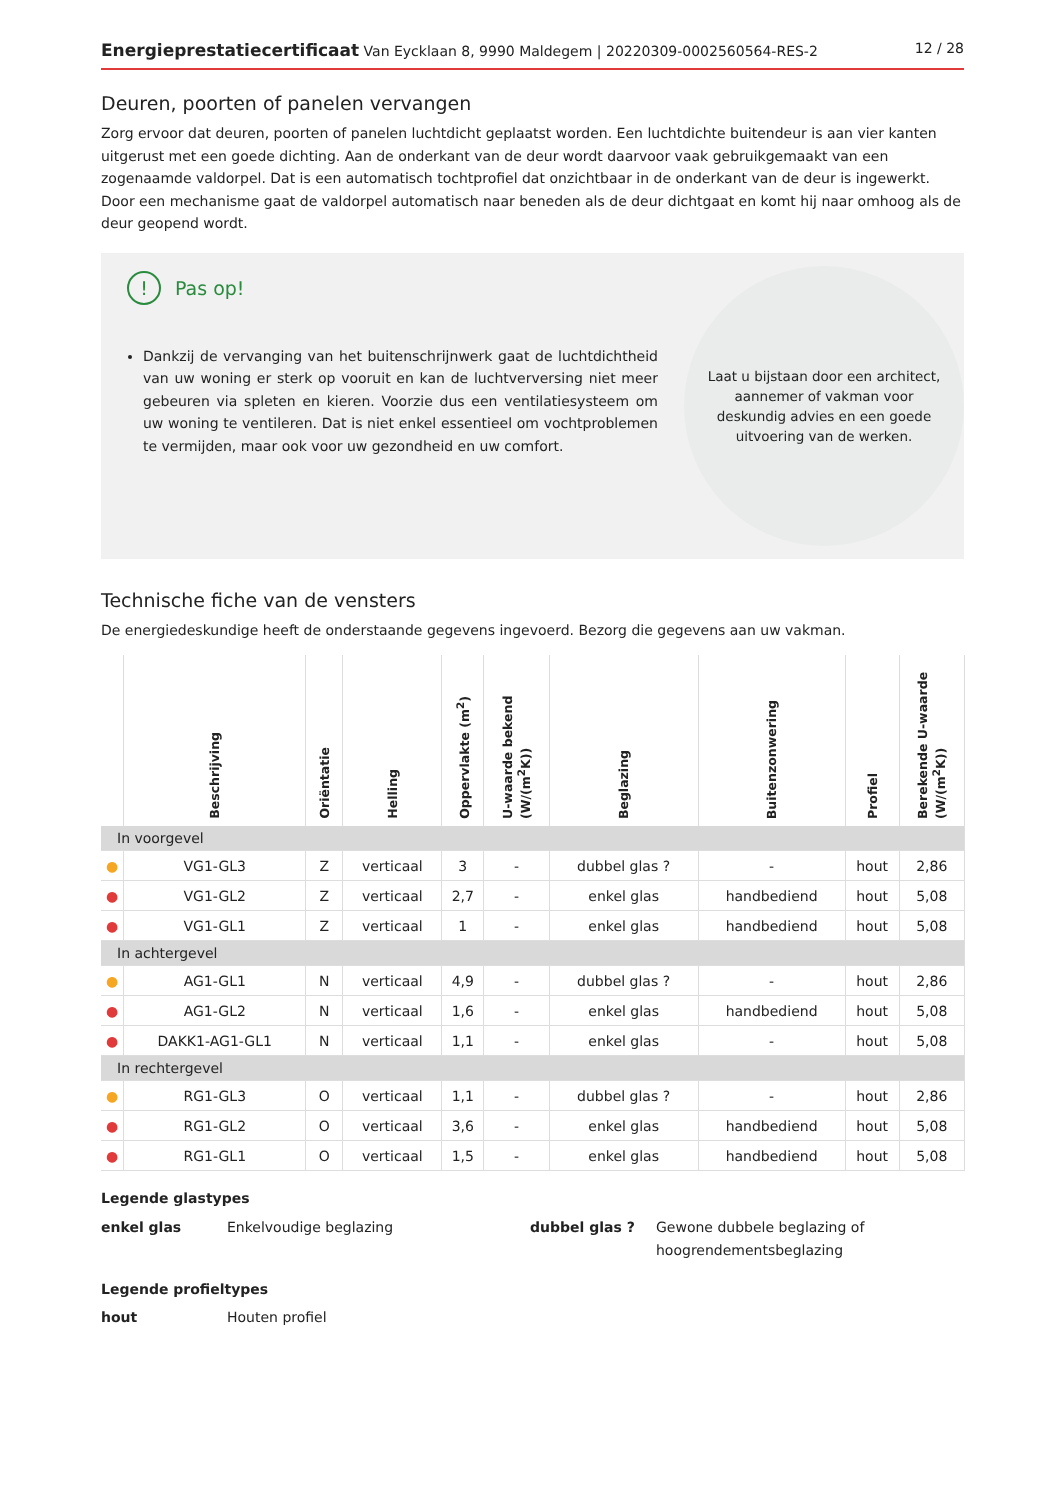Energieprestatiecertificaat Van Eycklaan 8, 9990 Maldegem | 20220309-0002560564-RES-2
12 / 28
Deuren, poorten of panelen vervangen
Zorg ervoor dat deuren, poorten of panelen luchtdicht geplaatst worden. Een luchtdichte buitendeur is aan vier kanten uitgerust met een goede dichting. Aan de onderkant van de deur wordt daarvoor vaak gebruikgemaakt van een zogenaamde valdorpel. Dat is een automatisch tochtprofiel dat onzichtbaar in de onderkant van de deur is ingewerkt. Door een mechanisme gaat de valdorpel automatisch naar beneden als de deur dichtgaat en komt hij naar omhoog als de deur geopend wordt.
!
Pas op!
Dankzij de vervanging van het buitenschrijnwerk gaat de luchtdichtheid van uw woning er sterk op vooruit en kan de luchtverversing niet meer gebeuren via spleten en kieren. Voorzie dus een ventilatiesysteem om uw woning te ventileren. Dat is niet enkel essentieel om vochtproblemen te vermijden, maar ook voor uw gezondheid en uw comfort.
Laat u bijstaan door een architect, aannemer of vakman voor deskundig advies en een goede uitvoering van de werken.
Technische fiche van de vensters
De energiedeskundige heeft de onderstaande gegevens ingevoerd. Bezorg die gegevens aan uw vakman.
| | Beschrijving | Oriëntatie | Helling | Oppervlakte (m<sup>2</sup>) | U-waarde bekend (W/(m<sup>2</sup>K)) | Beglazing | Buitenzonwering | Profiel | Berekende U-waarde (W/(m<sup>2</sup>K)) |
| --- | --- | --- | --- | --- | --- | --- | --- | --- | --- |
| In voorgevel | | | | | | | | | |
| ● | VG1-GL3 | Z | verticaal | 3 | - | dubbel glas ? | - | hout | 2,86 |
| ● | VG1-GL2 | Z | verticaal | 2,7 | - | enkel glas | handbediend | hout | 5,08 |
| ● | VG1-GL1 | Z | verticaal | 1 | - | enkel glas | handbediend | hout | 5,08 |
| In achtergevel | | | | | | | | | |
| ● | AG1-GL1 | N | verticaal | 4,9 | - | dubbel glas ? | - | hout | 2,86 |
| ● | AG1-GL2 | N | verticaal | 1,6 | - | enkel glas | handbediend | hout | 5,08 |
| ● | DAKK1-AG1-GL1 | N | verticaal | 1,1 | - | enkel glas | - | hout | 5,08 |
| In rechtergevel | | | | | | | | | |
| ● | RG1-GL3 | O | verticaal | 1,1 | - | dubbel glas ? | - | hout | 2,86 |
| ● | RG1-GL2 | O | verticaal | 3,6 | - | enkel glas | handbediend | hout | 5,08 |
| ● | RG1-GL1 | O | verticaal | 1,5 | - | enkel glas | handbediend | hout | 5,08 |
Legende glastypes
enkel glas Enkelvoudige beglazing dubbel glas ? Gewone dubbele beglazing of hoogrendementsbeglazing
Legende profieltypes
hout Houten profiel